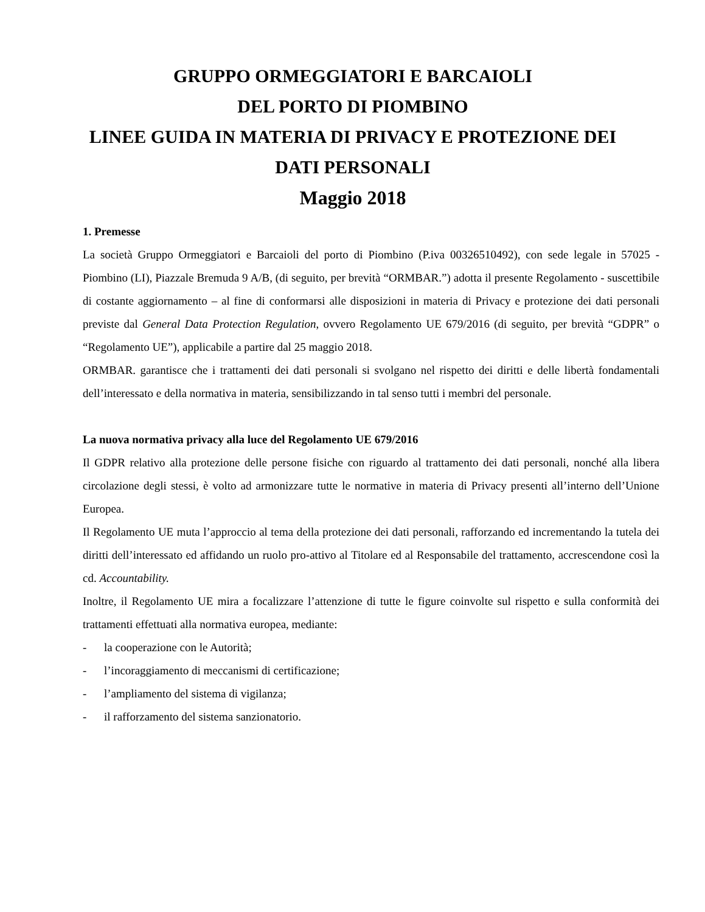GRUPPO ORMEGGIATORI E BARCAIOLI
DEL PORTO DI PIOMBINO
LINEE GUIDA IN MATERIA DI PRIVACY E PROTEZIONE DEI
DATI PERSONALI
Maggio 2018
1. Premesse
La società Gruppo Ormeggiatori e Barcaioli del porto di Piombino (P.iva 00326510492), con sede legale in 57025 - Piombino (LI), Piazzale Bremuda 9 A/B, (di seguito, per brevità “ORMBAR.”) adotta il presente Regolamento - suscettibile di costante aggiornamento – al fine di conformarsi alle disposizioni in materia di Privacy e protezione dei dati personali previste dal General Data Protection Regulation, ovvero Regolamento UE 679/2016 (di seguito, per brevità “GDPR” o “Regolamento UE”), applicabile a partire dal 25 maggio 2018.
ORMBAR. garantisce che i trattamenti dei dati personali si svolgano nel rispetto dei diritti e delle libertà fondamentali dell’interessato e della normativa in materia, sensibilizzando in tal senso tutti i membri del personale.
La nuova normativa privacy alla luce del Regolamento UE 679/2016
Il GDPR relativo alla protezione delle persone fisiche con riguardo al trattamento dei dati personali, nonché alla libera circolazione degli stessi, è volto ad armonizzare tutte le normative in materia di Privacy presenti all’interno dell’Unione Europea.
Il Regolamento UE muta l’approccio al tema della protezione dei dati personali, rafforzando ed incrementando la tutela dei diritti dell’interessato ed affidando un ruolo pro-attivo al Titolare ed al Responsabile del trattamento, accrescendone così la cd. Accountability.
Inoltre, il Regolamento UE mira a focalizzare l’attenzione di tutte le figure coinvolte sul rispetto e sulla conformità dei trattamenti effettuati alla normativa europea, mediante:
- la cooperazione con le Autorità;
- l’incoraggiamento di meccanismi di certificazione;
- l’ampliamento del sistema di vigilanza;
- il rafforzamento del sistema sanzionatorio.